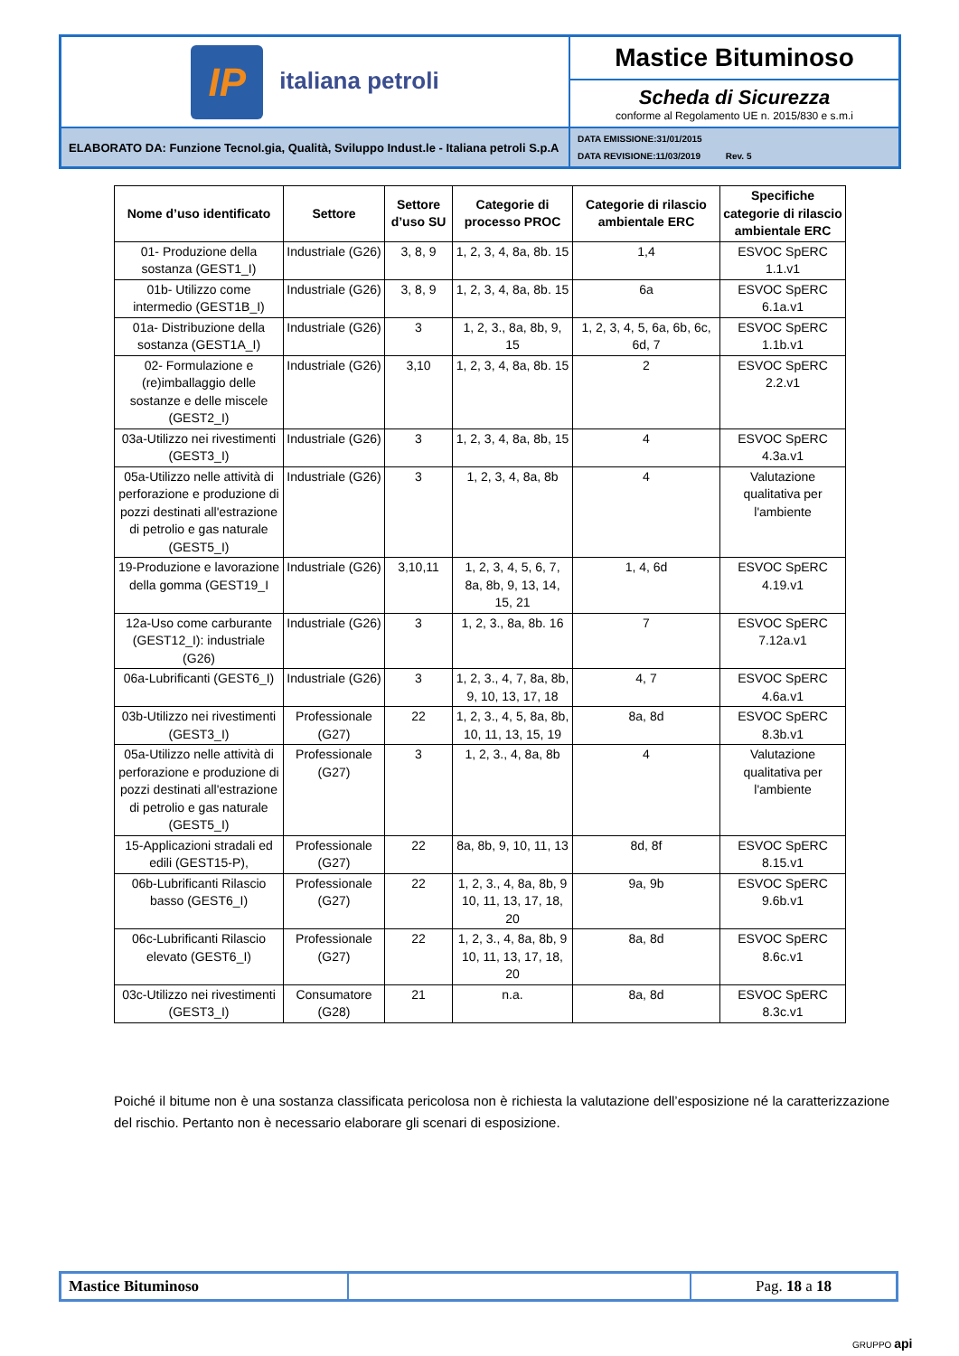| IP italiana petroli | Mastice Bituminoso |
| | Scheda di Sicurezza conforme al Regolamento UE n. 2015/830 e s.m.i |
| ELABORATO DA: Funzione Tecnol.gia, Qualità, Sviluppo Indust.le - Italiana petroli S.p.A | DATA EMISSIONE:31/01/2015 DATA REVISIONE:11/03/2019 Rev. 5 |
| Nome d’uso identificato | Settore | Settore d’uso SU | Categorie di processo PROC | Categorie di rilascio ambientale ERC | Specifiche categorie di rilascio ambientale ERC |
| --- | --- | --- | --- | --- | --- |
| 01- Produzione della sostanza (GEST1_I) | Industriale (G26) | 3, 8, 9 | 1, 2, 3, 4, 8a, 8b. 15 | 1,4 | ESVOC SpERC 1.1.v1 |
| 01b- Utilizzo come intermedio (GEST1B_I) | Industriale (G26) | 3, 8, 9 | 1, 2, 3, 4, 8a, 8b. 15 | 6a | ESVOC SpERC 6.1a.v1 |
| 01a- Distribuzione della sostanza (GEST1A_I) | Industriale (G26) | 3 | 1, 2, 3., 8a, 8b, 9, 15 | 1, 2, 3, 4, 5, 6a, 6b, 6c, 6d, 7 | ESVOC SpERC 1.1b.v1 |
| 02- Formulazione e (re)imballaggio delle sostanze e delle miscele (GEST2_I) | Industriale (G26) | 3,10 | 1, 2, 3, 4, 8a, 8b. 15 | 2 | ESVOC SpERC 2.2.v1 |
| 03a-Utilizzo nei rivestimenti (GEST3_I) | Industriale (G26) | 3 | 1, 2, 3, 4, 8a, 8b, 15 | 4 | ESVOC SpERC 4.3a.v1 |
| 05a-Utilizzo nelle attività di perforazione e produzione di pozzi destinati all'estrazione di petrolio e gas naturale (GEST5_I) | Industriale (G26) | 3 | 1, 2, 3, 4, 8a, 8b | 4 | Valutazione qualitativa per l'ambiente |
| 19-Produzione e lavorazione della gomma (GEST19_I | Industriale (G26) | 3,10,11 | 1, 2, 3, 4, 5, 6, 7, 8a, 8b, 9, 13, 14, 15, 21 | 1, 4, 6d | ESVOC SpERC 4.19.v1 |
| 12a-Uso come carburante (GEST12_I): industriale (G26) | Industriale (G26) | 3 | 1, 2, 3., 8a, 8b. 16 | 7 | ESVOC SpERC 7.12a.v1 |
| 06a-Lubrificanti (GEST6_I) | Industriale (G26) | 3 | 1, 2, 3., 4, 7, 8a, 8b, 9, 10, 13, 17, 18 | 4, 7 | ESVOC SpERC 4.6a.v1 |
| 03b-Utilizzo nei rivestimenti (GEST3_I) | Professionale (G27) | 22 | 1, 2, 3., 4, 5, 8a, 8b, 10, 11, 13, 15, 19 | 8a, 8d | ESVOC SpERC 8.3b.v1 |
| 05a-Utilizzo nelle attività di perforazione e produzione di pozzi destinati all'estrazione di petrolio e gas naturale (GEST5_I) | Professionale (G27) | 3 | 1, 2, 3., 4, 8a, 8b | 4 | Valutazione qualitativa per l'ambiente |
| 15-Applicazioni stradali ed edili (GEST15-P), | Professionale (G27) | 22 | 8a, 8b, 9, 10, 11, 13 | 8d, 8f | ESVOC SpERC 8.15.v1 |
| 06b-Lubrificanti Rilascio basso (GEST6_I) | Professionale (G27) | 22 | 1, 2, 3., 4, 8a, 8b, 9 10, 11, 13, 17, 18, 20 | 9a, 9b | ESVOC SpERC 9.6b.v1 |
| 06c-Lubrificanti Rilascio elevato (GEST6_I) | Professionale (G27) | 22 | 1, 2, 3., 4, 8a, 8b, 9 10, 11, 13, 17, 18, 20 | 8a, 8d | ESVOC SpERC 8.6c.v1 |
| 03c-Utilizzo nei rivestimenti (GEST3_I) | Consumatore (G28) | 21 | n.a. | 8a, 8d | ESVOC SpERC 8.3c.v1 |
Poiché il bitume non è una sostanza classificata pericolosa non è richiesta la valutazione dell’esposizione né la caratterizzazione del rischio. Pertanto non è necessario elaborare gli scenari di esposizione.
| Mastice Bituminoso | | Pag. 18 a 18 |
GRUPPO api